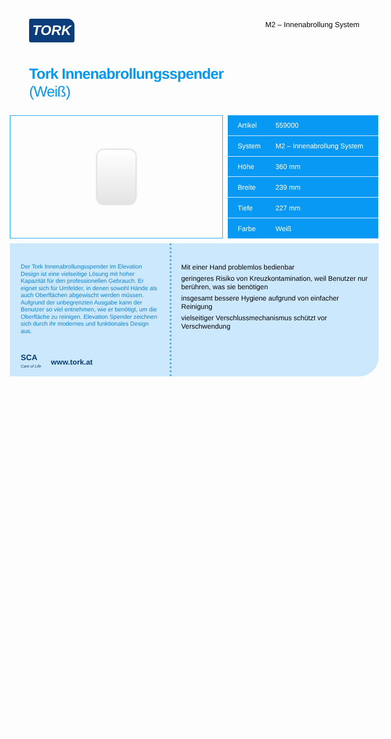TORK
M2 – Innenabrollung System
Tork Innenabrollungsspender
(Weiß)
| Artikel | 559000 |
| System | M2 – Innenabrollung System |
| Höhe | 360 mm |
| Breite | 239 mm |
| Tiefe | 227 mm |
| Farbe | Weiß |
Der Tork Innenabrollungsspender im Elevation Design ist eine vielseitige Lösung mit hoher Kapazität für den professionellen Gebrauch. Er eignet sich für Umfelder, in denen sowohl Hände als auch Oberflächen abgewischt werden müssen. Aufgrund der unbegrenzten Ausgabe kann der Benutzer so viel entnehmen, wie er benötigt, um die Oberfläche zu reinigen. Elevation Spender zeichnen sich durch ihr modernes und funktionales Design aus.
SCA
Care of Life
www.tork.at
Mit einer Hand problemlos bedienbar
geringeres Risiko von Kreuzkontamination, weil Benutzer nur berühren, was sie benötigen
insgesamt bessere Hygiene aufgrund von einfacher Reinigung
vielseitiger Verschlussmechanismus schützt vor Verschwendung